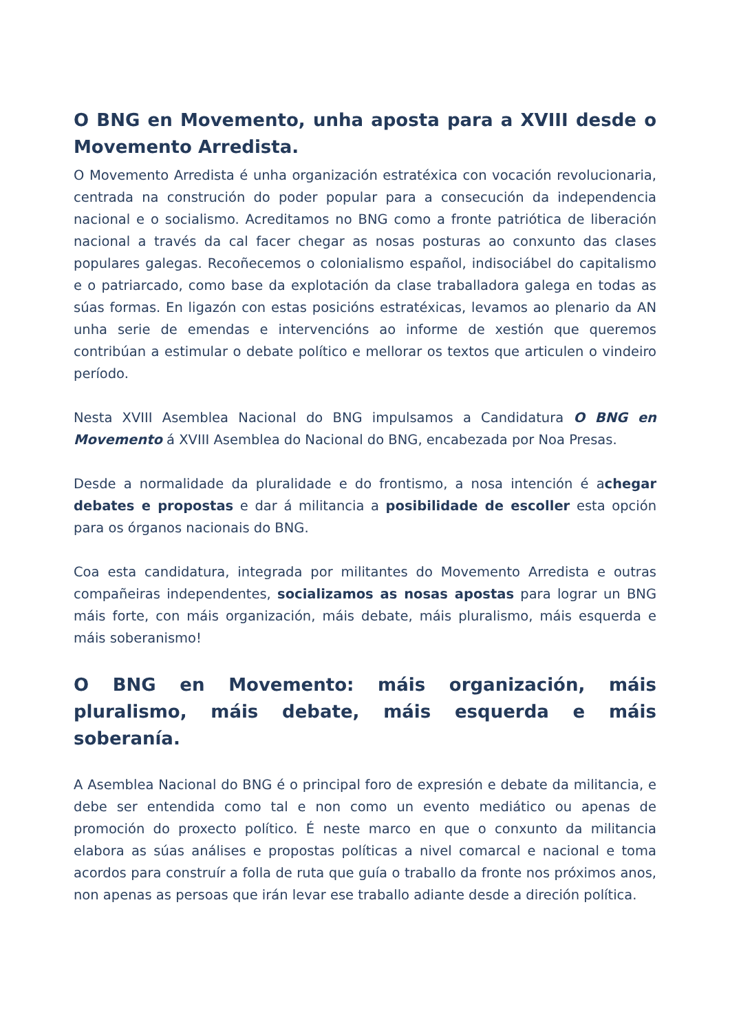O BNG en Movemento, unha aposta para a XVIII desde o Movemento Arredista.
O Movemento Arredista é unha organización estratéxica con vocación revolucionaria, centrada na construción do poder popular para a consecución da independencia nacional e o socialismo. Acreditamos no BNG como a fronte patriótica de liberación nacional a través da cal facer chegar as nosas posturas ao conxunto das clases populares galegas. Recoñecemos o colonialismo español, indisociábel do capitalismo e o patriarcado, como base da explotación da clase traballadora galega en todas as súas formas. En ligazón con estas posicións estratéxicas, levamos ao plenario da AN unha serie de emendas e intervencións ao informe de xestión que queremos contribúan a estimular o debate político e mellorar os textos que articulen o vindeiro período.
Nesta XVIII Asemblea Nacional do BNG impulsamos a Candidatura O BNG en Movemento á XVIII Asemblea do Nacional do BNG, encabezada por Noa Presas.
Desde a normalidade da pluralidade e do frontismo, a nosa intención é achegar debates e propostas e dar á militancia a posibilidade de escoller esta opción para os órganos nacionais do BNG.
Coa esta candidatura, integrada por militantes do Movemento Arredista e outras compañeiras independentes, socializamos as nosas apostas para lograr un BNG máis forte, con máis organización, máis debate, máis pluralismo, máis esquerda e máis soberanismo!
O BNG en Movemento: máis organización, máis pluralismo, máis debate, máis esquerda e máis soberanía.
A Asemblea Nacional do BNG é o principal foro de expresión e debate da militancia, e debe ser entendida como tal e non como un evento mediático ou apenas de promoción do proxecto político. É neste marco en que o conxunto da militancia elabora as súas análises e propostas políticas a nivel comarcal e nacional e toma acordos para construír a folla de ruta que guía o traballo da fronte nos próximos anos, non apenas as persoas que irán levar ese traballo adiante desde a direción política.